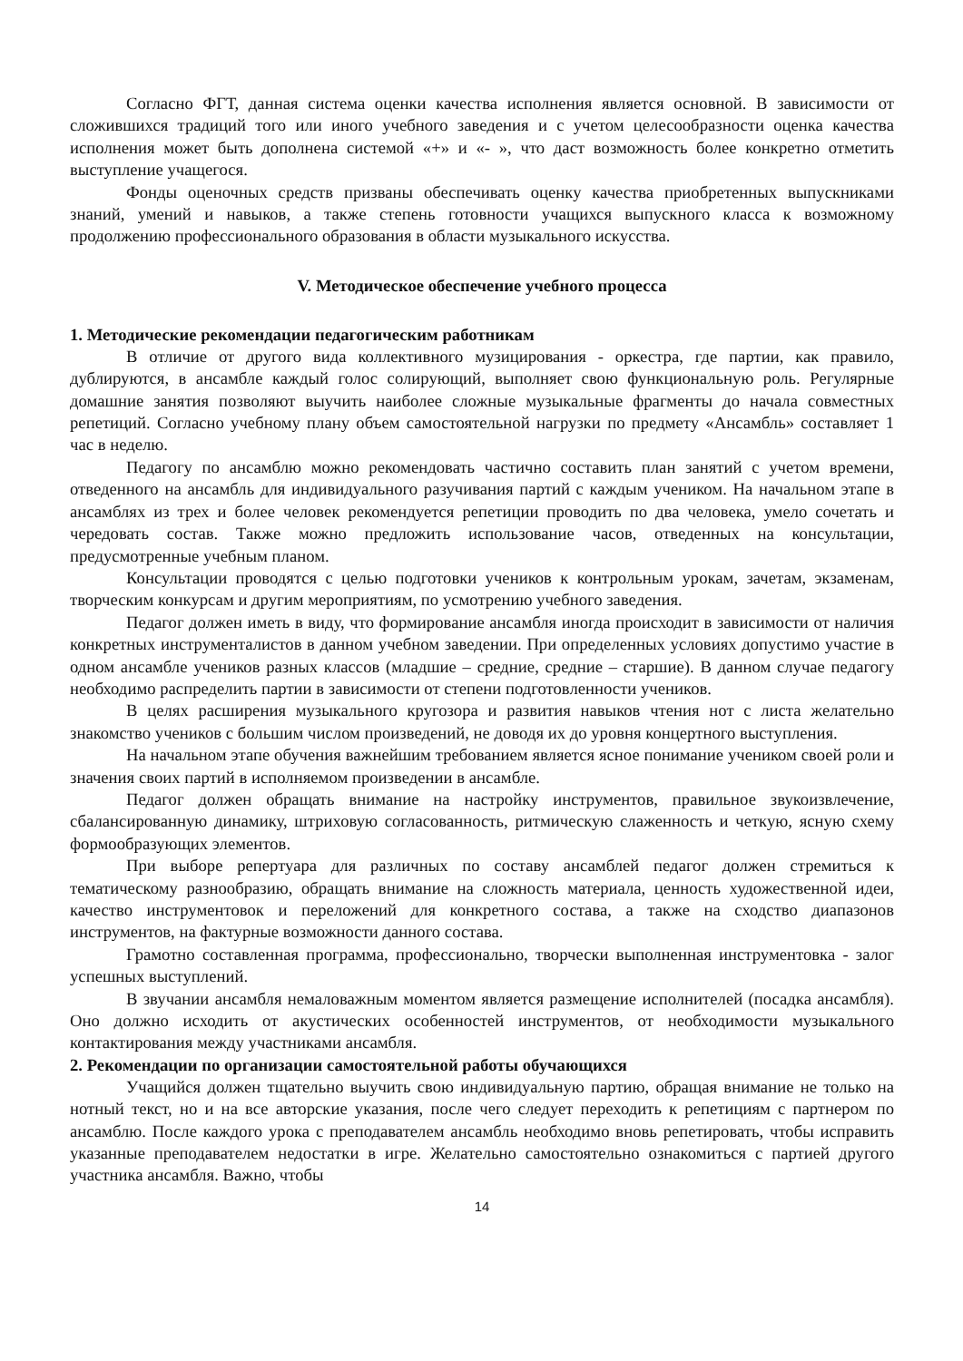Согласно ФГТ, данная система оценки качества исполнения является основной. В зависимости от сложившихся традиций того или иного учебного заведения и с учетом целесообразности оценка качества исполнения может быть дополнена системой «+» и «- », что даст возможность более конкретно отметить выступление учащегося.
Фонды оценочных средств призваны обеспечивать оценку качества приобретенных выпускниками знаний, умений и навыков, а также степень готовности учащихся выпускного класса к возможному продолжению профессионального образования в области музыкального искусства.
V. Методическое обеспечение учебного процесса
1. Методические рекомендации педагогическим работникам
В отличие от другого вида коллективного музицирования - оркестра, где партии, как правило, дублируются, в ансамбле каждый голос солирующий, выполняет свою функциональную роль. Регулярные домашние занятия позволяют выучить наиболее сложные музыкальные фрагменты до начала совместных репетиций. Согласно учебному плану объем самостоятельной нагрузки по предмету «Ансамбль» составляет 1 час в неделю.
Педагогу по ансамблю можно рекомендовать частично составить план занятий с учетом времени, отведенного на ансамбль для индивидуального разучивания партий с каждым учеником. На начальном этапе в ансамблях из трех и более человек рекомендуется репетиции проводить по два человека, умело сочетать и чередовать состав. Также можно предложить использование часов, отведенных на консультации, предусмотренные учебным планом.
Консультации проводятся с целью подготовки учеников к контрольным урокам, зачетам, экзаменам, творческим конкурсам и другим мероприятиям, по усмотрению учебного заведения.
Педагог должен иметь в виду, что формирование ансамбля иногда происходит в зависимости от наличия конкретных инструменталистов в данном учебном заведении. При определенных условиях допустимо участие в одном ансамбле учеников разных классов (младшие – средние, средние – старшие). В данном случае педагогу необходимо распределить партии в зависимости от степени подготовленности учеников.
В целях расширения музыкального кругозора и развития навыков чтения нот с листа желательно знакомство учеников с большим числом произведений, не доводя их до уровня концертного выступления.
На начальном этапе обучения важнейшим требованием является ясное понимание учеником своей роли и значения своих партий в исполняемом произведении в ансамбле.
Педагог должен обращать внимание на настройку инструментов, правильное звукоизвлечение, сбалансированную динамику, штриховую согласованность, ритмическую слаженность и четкую, ясную схему формообразующих элементов.
При выборе репертуара для различных по составу ансамблей педагог должен стремиться к тематическому разнообразию, обращать внимание на сложность материала, ценность художественной идеи, качество инструментовок и переложений для конкретного состава, а также на сходство диапазонов инструментов, на фактурные возможности данного состава.
Грамотно составленная программа, профессионально, творчески выполненная инструментовка - залог успешных выступлений.
В звучании ансамбля немаловажным моментом является размещение исполнителей (посадка ансамбля). Оно должно исходить от акустических особенностей инструментов, от необходимости музыкального контактирования между участниками ансамбля.
2. Рекомендации по организации самостоятельной работы обучающихся
Учащийся должен тщательно выучить свою индивидуальную партию, обращая внимание не только на нотный текст, но и на все авторские указания, после чего следует переходить к репетициям с партнером по ансамблю. После каждого урока с преподавателем ансамбль необходимо вновь репетировать, чтобы исправить указанные преподавателем недостатки в игре. Желательно самостоятельно ознакомиться с партией другого участника ансамбля. Важно, чтобы
14